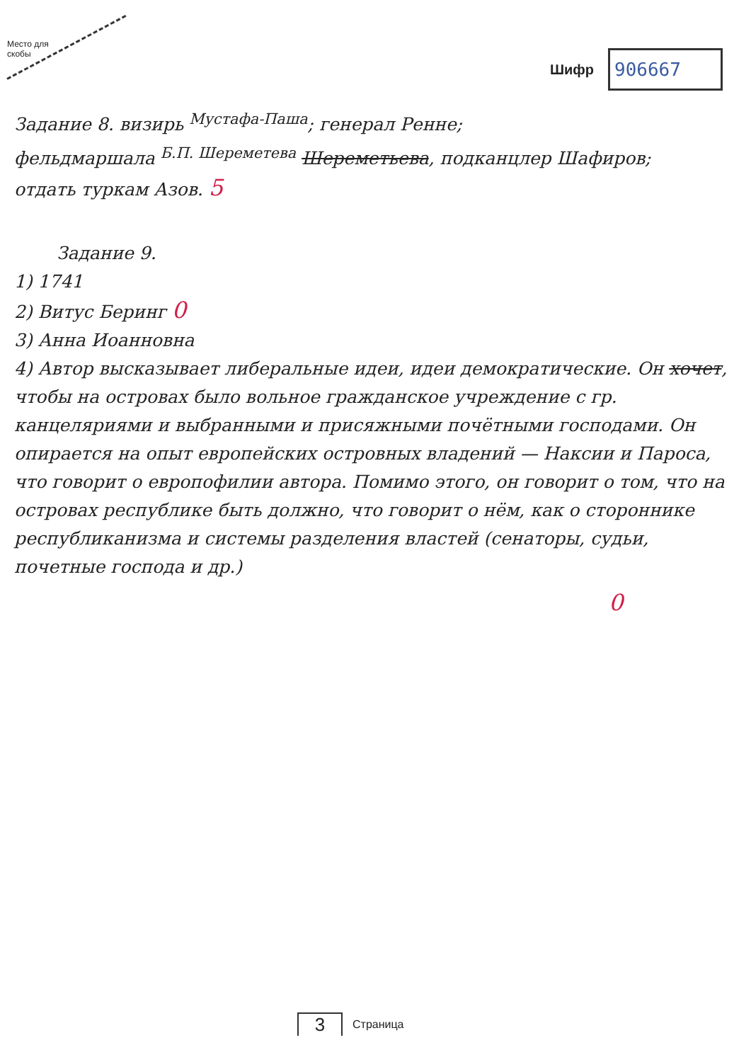Место для
скобы
Шифр
906667
Задание 8. визирь <sup>Мустафа-Паша</sup>; генерал Ренне;
фельдмаршала <sup>Б.П. Шереметева</sup> Шереметьева, подканцлер Шафиров;
отдать туркам Азов. 5
Задание 9.
1) 1741
2) Витус Беринг 0
3) Анна Иоанновна
4) Автор высказывает либеральные идеи, идеи демократические. Он хочет, чтобы на островах было вольное гражданское учреждение с гр. канцеляриями и выбранными и присяжными почётными господами. Он опирается на опыт европейских островных владений — Наксии и Пароса, что говорит о европофилии автора. Помимо этого, он говорит о том, что на островах республике быть должно, что говорит о нём, как о стороннике республиканизма и системы разделения властей (сенаторы, судьи, почетные господа и др.)
0
3 Страница